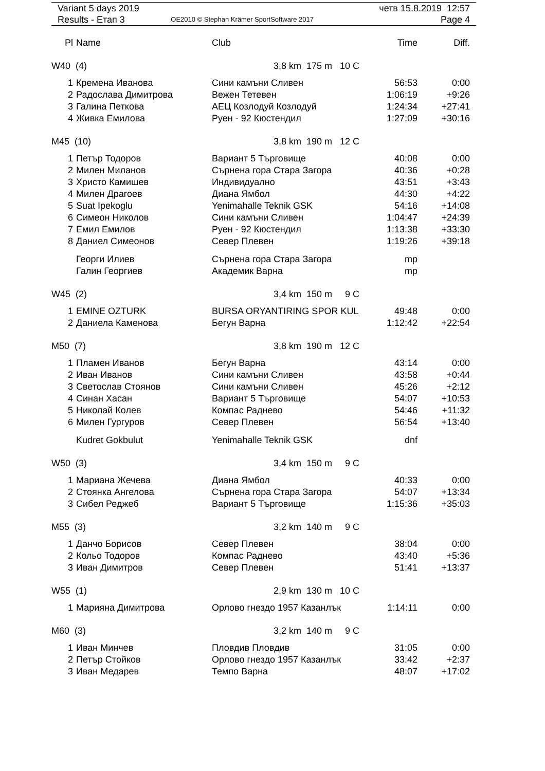| Variant 5 days 2019 | | четв 15.8.2019 12:57 |
| Results - Етап 3 | OE2010 © Stephan Krämer SportSoftware 2017 | Page 4 |
| Pl | Name | Club | Time | Diff. |
| --- | --- | --- | --- | --- |
| W40 (4) | | 3,8 km 175 m 10 C | | |
| 1 | Кремена Иванова | Сини камъни Сливен | 56:53 | 0:00 |
| 2 | Радослава Димитрова | Вежен Тетевен | 1:06:19 | +9:26 |
| 3 | Галина Петкова | АЕЦ Козлодуй Козлодуй | 1:24:34 | +27:41 |
| 4 | Живка Емилова | Руен - 92 Кюстендил | 1:27:09 | +30:16 |
| M45 (10) | | 3,8 km 190 m 12 C | | |
| 1 | Петър Тодоров | Вариант 5 Търговище | 40:08 | 0:00 |
| 2 | Милен Миланов | Сърнена гора Стара Загора | 40:36 | +0:28 |
| 3 | Христо Камишев | Индивидуално | 43:51 | +3:43 |
| 4 | Милен Драгоев | Диана Ямбол | 44:30 | +4:22 |
| 5 | Suat Ipekoglu | Yenimahalle Teknik GSK | 54:16 | +14:08 |
| 6 | Симеон Николов | Сини камъни Сливен | 1:04:47 | +24:39 |
| 7 | Емил Емилов | Руен - 92 Кюстендил | 1:13:38 | +33:30 |
| 8 | Даниел Симеонов | Север Плевен | 1:19:26 | +39:18 |
| | Георги Илиев | Сърнена гора Стара Загора | mp | |
| | Галин Георгиев | Академик Варна | mp | |
| W45 (2) | | 3,4 km 150 m 9 C | | |
| 1 | EMINE OZTURK | BURSA ORYANTIRING SPOR KUL | 49:48 | 0:00 |
| 2 | Даниела Каменова | Бегун Варна | 1:12:42 | +22:54 |
| M50 (7) | | 3,8 km 190 m 12 C | | |
| 1 | Пламен Иванов | Бегун Варна | 43:14 | 0:00 |
| 2 | Иван Иванов | Сини камъни Сливен | 43:58 | +0:44 |
| 3 | Светослав Стоянов | Сини камъни Сливен | 45:26 | +2:12 |
| 4 | Синан Хасан | Вариант 5 Търговище | 54:07 | +10:53 |
| 5 | Николай Колев | Компас Раднево | 54:46 | +11:32 |
| 6 | Милен Гургуров | Север Плевен | 56:54 | +13:40 |
| | Kudret Gokbulut | Yenimahalle Teknik GSK | dnf | |
| W50 (3) | | 3,4 km 150 m 9 C | | |
| 1 | Мариана Жечева | Диана Ямбол | 40:33 | 0:00 |
| 2 | Стоянка Ангелова | Сърнена гора Стара Загора | 54:07 | +13:34 |
| 3 | Сибел Реджеб | Вариант 5 Търговище | 1:15:36 | +35:03 |
| M55 (3) | | 3,2 km 140 m 9 C | | |
| 1 | Данчо Борисов | Север Плевен | 38:04 | 0:00 |
| 2 | Кольо Тодоров | Компас Раднево | 43:40 | +5:36 |
| 3 | Иван Димитров | Север Плевен | 51:41 | +13:37 |
| W55 (1) | | 2,9 km 130 m 10 C | | |
| 1 | Марияна Димитрова | Орлово гнездо 1957 Казанлък | 1:14:11 | 0:00 |
| M60 (3) | | 3,2 km 140 m 9 C | | |
| 1 | Иван Минчев | Пловдив Пловдив | 31:05 | 0:00 |
| 2 | Петър Стойков | Орлово гнездо 1957 Казанлък | 33:42 | +2:37 |
| 3 | Иван Медарев | Темпо Варна | 48:07 | +17:02 |